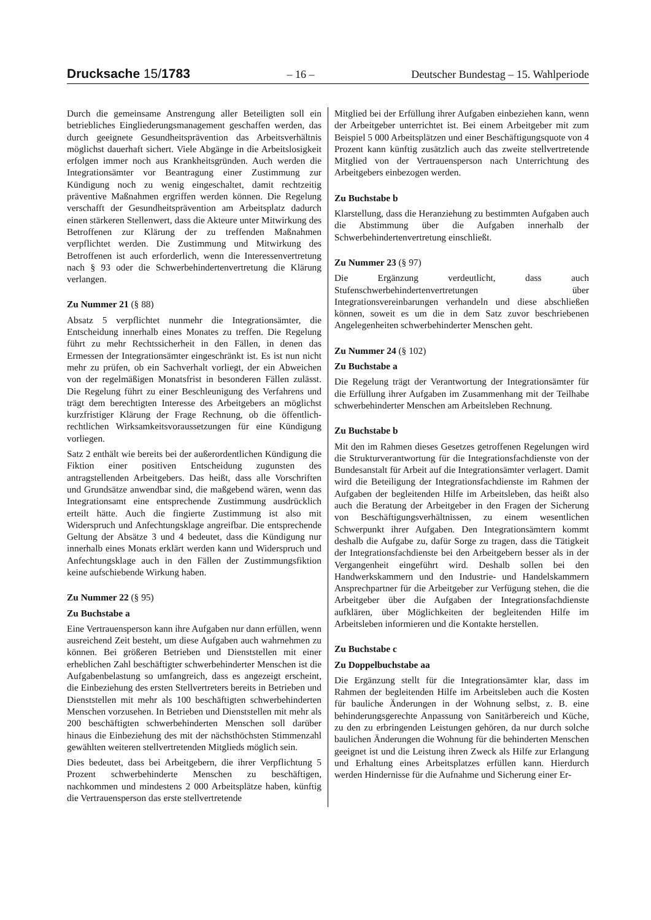Drucksache 15/1783 – 16 – Deutscher Bundestag – 15. Wahlperiode
Durch die gemeinsame Anstrengung aller Beteiligten soll ein betriebliches Eingliederungsmanagement geschaffen werden, das durch geeignete Gesundheitsprävention das Arbeitsverhältnis möglichst dauerhaft sichert. Viele Abgänge in die Arbeitslosigkeit erfolgen immer noch aus Krankheitsgründen. Auch werden die Integrationsämter vor Beantragung einer Zustimmung zur Kündigung noch zu wenig eingeschaltet, damit rechtzeitig präventive Maßnahmen ergriffen werden können. Die Regelung verschafft der Gesundheitsprävention am Arbeitsplatz dadurch einen stärkeren Stellenwert, dass die Akteure unter Mitwirkung des Betroffenen zur Klärung der zu treffenden Maßnahmen verpflichtet werden. Die Zustimmung und Mitwirkung des Betroffenen ist auch erforderlich, wenn die Interessenvertretung nach § 93 oder die Schwerbehindertenvertretung die Klärung verlangen.
Zu Nummer 21 (§ 88)
Absatz 5 verpflichtet nunmehr die Integrationsämter, die Entscheidung innerhalb eines Monates zu treffen. Die Regelung führt zu mehr Rechtssicherheit in den Fällen, in denen das Ermessen der Integrationsämter eingeschränkt ist. Es ist nun nicht mehr zu prüfen, ob ein Sachverhalt vorliegt, der ein Abweichen von der regelmäßigen Monatsfrist in besonderen Fällen zulässt. Die Regelung führt zu einer Beschleunigung des Verfahrens und trägt dem berechtigten Interesse des Arbeitgebers an möglichst kurzfristiger Klärung der Frage Rechnung, ob die öffentlich-rechtlichen Wirksamkeitsvoraussetzungen für eine Kündigung vorliegen.
Satz 2 enthält wie bereits bei der außerordentlichen Kündigung die Fiktion einer positiven Entscheidung zugunsten des antragstellenden Arbeitgebers. Das heißt, dass alle Vorschriften und Grundsätze anwendbar sind, die maßgebend wären, wenn das Integrationsamt eine entsprechende Zustimmung ausdrücklich erteilt hätte. Auch die fingierte Zustimmung ist also mit Widerspruch und Anfechtungsklage angreifbar. Die entsprechende Geltung der Absätze 3 und 4 bedeutet, dass die Kündigung nur innerhalb eines Monats erklärt werden kann und Widerspruch und Anfechtungsklage auch in den Fällen der Zustimmungsfiktion keine aufschiebende Wirkung haben.
Zu Nummer 22 (§ 95)
Zu Buchstabe a
Eine Vertrauensperson kann ihre Aufgaben nur dann erfüllen, wenn ausreichend Zeit besteht, um diese Aufgaben auch wahrnehmen zu können. Bei größeren Betrieben und Dienststellen mit einer erheblichen Zahl beschäftigter schwerbehinderter Menschen ist die Aufgabenbelastung so umfangreich, dass es angezeigt erscheint, die Einbeziehung des ersten Stellvertreters bereits in Betrieben und Dienststellen mit mehr als 100 beschäftigten schwerbehinderten Menschen vorzusehen. In Betrieben und Dienststellen mit mehr als 200 beschäftigten schwerbehinderten Menschen soll darüber hinaus die Einbeziehung des mit der nächsthöchsten Stimmenzahl gewählten weiteren stellvertretenden Mitglieds möglich sein.
Dies bedeutet, dass bei Arbeitgebern, die ihrer Verpflichtung 5 Prozent schwerbehinderte Menschen zu beschäftigen, nachkommen und mindestens 2 000 Arbeitsplätze haben, künftig die Vertrauensperson das erste stellvertretende
Mitglied bei der Erfüllung ihrer Aufgaben einbeziehen kann, wenn der Arbeitgeber unterrichtet ist. Bei einem Arbeitgeber mit zum Beispiel 5 000 Arbeitsplätzen und einer Beschäftigungsquote von 4 Prozent kann künftig zusätzlich auch das zweite stellvertretende Mitglied von der Vertrauensperson nach Unterrichtung des Arbeitgebers einbezogen werden.
Zu Buchstabe b
Klarstellung, dass die Heranziehung zu bestimmten Aufgaben auch die Abstimmung über die Aufgaben innerhalb der Schwerbehindertenvertretung einschließt.
Zu Nummer 23 (§ 97)
Die Ergänzung verdeutlicht, dass auch Stufenschwerbehindertenvertretungen über Integrationsvereinbarungen verhandeln und diese abschließen können, soweit es um die in dem Satz zuvor beschriebenen Angelegenheiten schwerbehinderter Menschen geht.
Zu Nummer 24 (§ 102)
Zu Buchstabe a
Die Regelung trägt der Verantwortung der Integrationsämter für die Erfüllung ihrer Aufgaben im Zusammenhang mit der Teilhabe schwerbehinderter Menschen am Arbeitsleben Rechnung.
Zu Buchstabe b
Mit den im Rahmen dieses Gesetzes getroffenen Regelungen wird die Strukturverantwortung für die Integrationsfachdienste von der Bundesanstalt für Arbeit auf die Integrationsämter verlagert. Damit wird die Beteiligung der Integrationsfachdienste im Rahmen der Aufgaben der begleitenden Hilfe im Arbeitsleben, das heißt also auch die Beratung der Arbeitgeber in den Fragen der Sicherung von Beschäftigungsverhältnissen, zu einem wesentlichen Schwerpunkt ihrer Aufgaben. Den Integrationsämtern kommt deshalb die Aufgabe zu, dafür Sorge zu tragen, dass die Tätigkeit der Integrationsfachdienste bei den Arbeitgebern besser als in der Vergangenheit eingeführt wird. Deshalb sollen bei den Handwerkskammern und den Industrie- und Handelskammern Ansprechpartner für die Arbeitgeber zur Verfügung stehen, die die Arbeitgeber über die Aufgaben der Integrationsfachdienste aufklären, über Möglichkeiten der begleitenden Hilfe im Arbeitsleben informieren und die Kontakte herstellen.
Zu Buchstabe c
Zu Doppelbuchstabe aa
Die Ergänzung stellt für die Integrationsämter klar, dass im Rahmen der begleitenden Hilfe im Arbeitsleben auch die Kosten für bauliche Änderungen in der Wohnung selbst, z. B. eine behinderungsgerechte Anpassung von Sanitärbereich und Küche, zu den zu erbringenden Leistungen gehören, da nur durch solche baulichen Änderungen die Wohnung für die behinderten Menschen geeignet ist und die Leistung ihren Zweck als Hilfe zur Erlangung und Erhaltung eines Arbeitsplatzes erfüllen kann. Hierdurch werden Hindernisse für die Aufnahme und Sicherung einer Er-